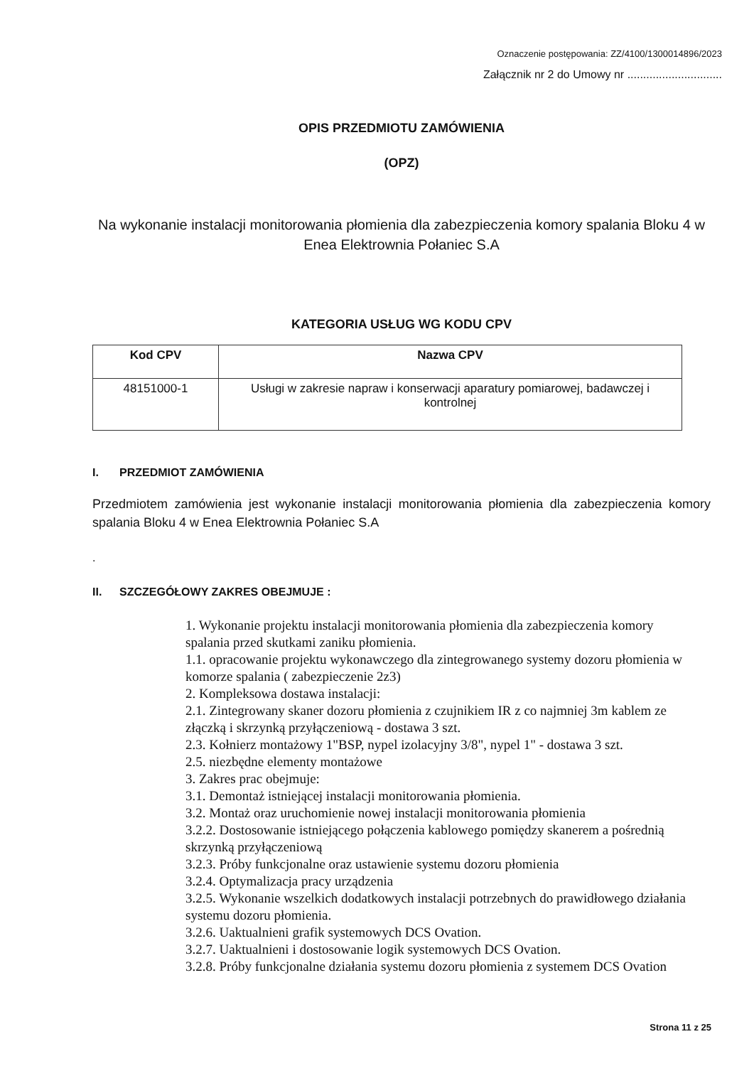Oznaczenie postępowania: ZZ/4100/1300014896/2023
Załącznik nr 2 do Umowy nr ..............................
OPIS PRZEDMIOTU ZAMÓWIENIA
(OPZ)
Na wykonanie instalacji monitorowania płomienia dla zabezpieczenia komory spalania Bloku 4 w Enea Elektrownia Połaniec S.A
KATEGORIA USŁUG WG KODU CPV
| Kod CPV | Nazwa CPV |
| --- | --- |
| 48151000-1 | Usługi w zakresie napraw i konserwacji aparatury pomiarowej, badawczej i kontrolnej |
I. PRZEDMIOT ZAMÓWIENIA
Przedmiotem zamówienia jest wykonanie instalacji monitorowania płomienia dla zabezpieczenia komory spalania Bloku 4 w Enea Elektrownia Połaniec S.A
.
II. SZCZEGÓŁOWY ZAKRES OBEJMUJE :
1. Wykonanie projektu instalacji monitorowania płomienia dla zabezpieczenia komory spalania przed skutkami zaniku płomienia.
1.1. opracowanie projektu wykonawczego dla zintegrowanego systemy dozoru płomienia w komorze spalania ( zabezpieczenie 2z3)
2. Kompleksowa dostawa instalacji:
2.1. Zintegrowany skaner dozoru płomienia z czujnikiem IR z co najmniej 3m kablem ze złączką i skrzynką przyłączeniową - dostawa 3 szt.
2.3. Kołnierz montażowy 1"BSP, nypel izolacyjny 3/8", nypel 1" - dostawa 3 szt.
2.5. niezbędne elementy montażowe
3. Zakres prac obejmuje:
3.1. Demontaż istniejącej instalacji monitorowania płomienia.
3.2. Montaż oraz uruchomienie nowej instalacji monitorowania płomienia
3.2.2. Dostosowanie istniejącego połączenia kablowego pomiędzy skanerem a pośrednią skrzynką przyłączeniową
3.2.3. Próby funkcjonalne oraz ustawienie systemu dozoru płomienia
3.2.4. Optymalizacja pracy urządzenia
3.2.5. Wykonanie wszelkich dodatkowych instalacji potrzebnych do prawidłowego działania systemu dozoru płomienia.
3.2.6. Uaktualnieni grafik systemowych DCS Ovation.
3.2.7. Uaktualnieni i dostosowanie logik systemowych DCS Ovation.
3.2.8. Próby funkcjonalne działania systemu dozoru płomienia z systemem DCS Ovation
Strona 11 z 25